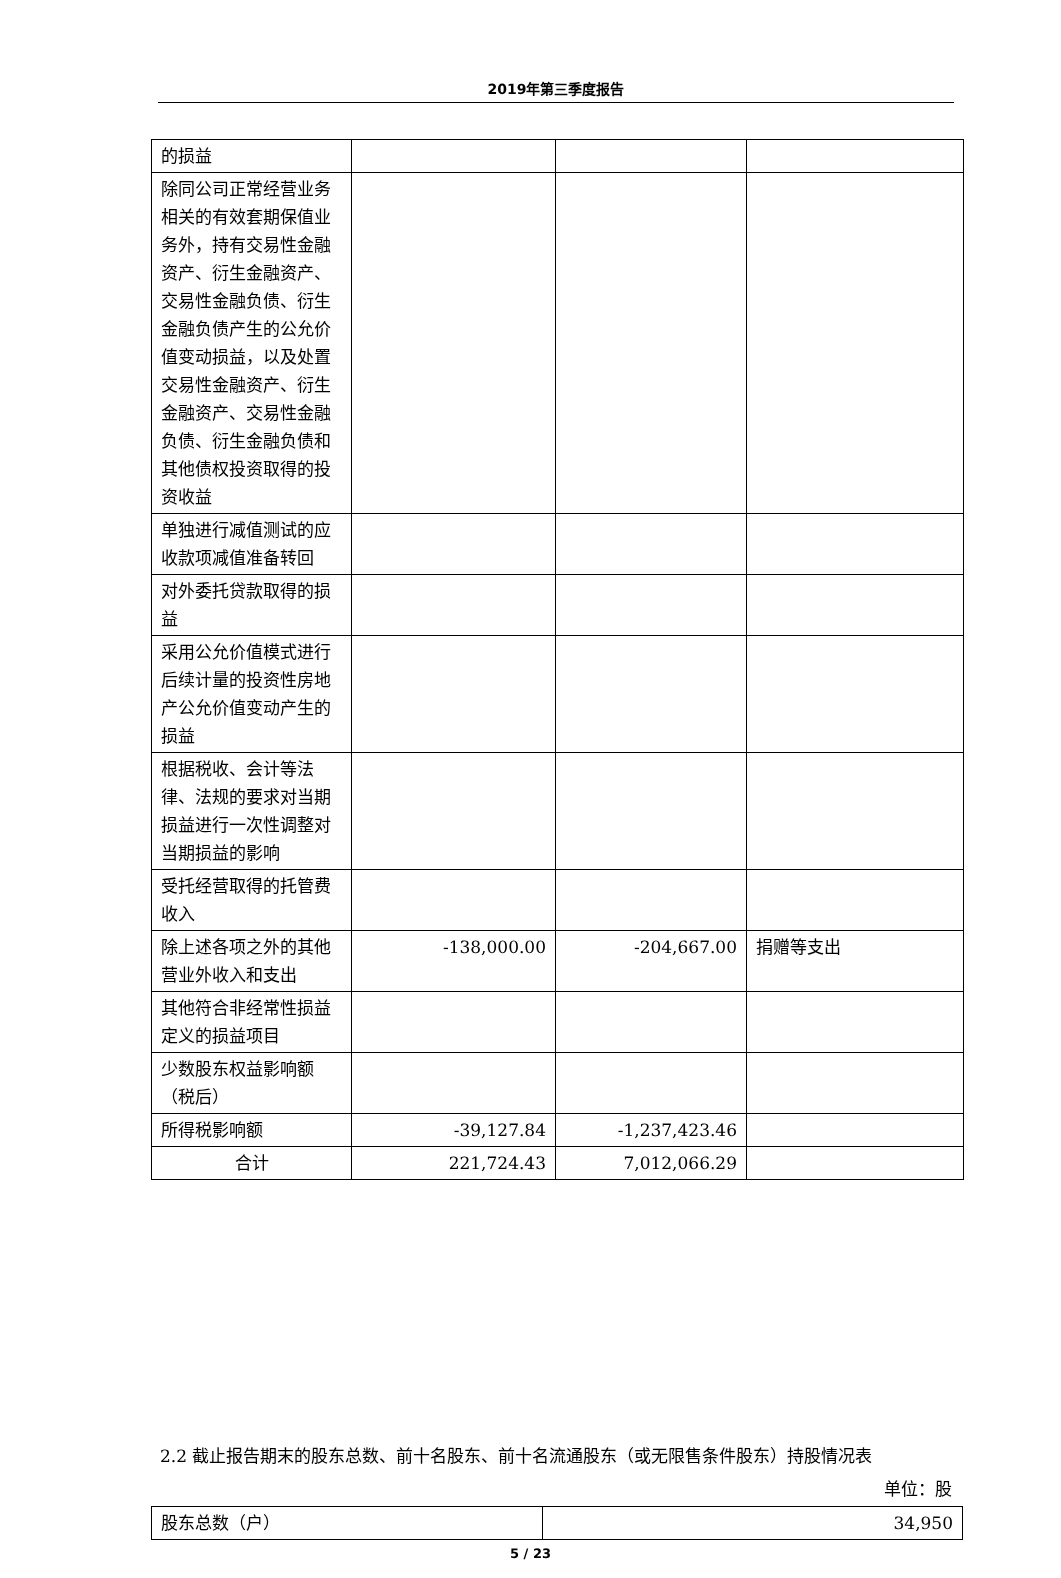2019年第三季度报告
| 的损益 | | | |
| 除同公司正常经营业务相关的有效套期保值业务外，持有交易性金融资产、衍生金融资产、交易性金融负债、衍生金融负债产生的公允价值变动损益，以及处置交易性金融资产、衍生金融资产、交易性金融负债、衍生金融负债和其他债权投资取得的投资收益 | | | |
| 单独进行减值测试的应收款项减值准备转回 | | | |
| 对外委托贷款取得的损益 | | | |
| 采用公允价值模式进行后续计量的投资性房地产公允价值变动产生的损益 | | | |
| 根据税收、会计等法律、法规的要求对当期损益进行一次性调整对当期损益的影响 | | | |
| 受托经营取得的托管费收入 | | | |
| 除上述各项之外的其他营业外收入和支出 | -138,000.00 | -204,667.00 | 捐赠等支出 |
| 其他符合非经常性损益定义的损益项目 | | | |
| 少数股东权益影响额（税后） | | | |
| 所得税影响额 | -39,127.84 | -1,237,423.46 | |
| 合计 | 221,724.43 | 7,012,066.29 | |
2.2 截止报告期末的股东总数、前十名股东、前十名流通股东（或无限售条件股东）持股情况表
单位：股
| 股东总数（户） | 34,950 |
5 / 23